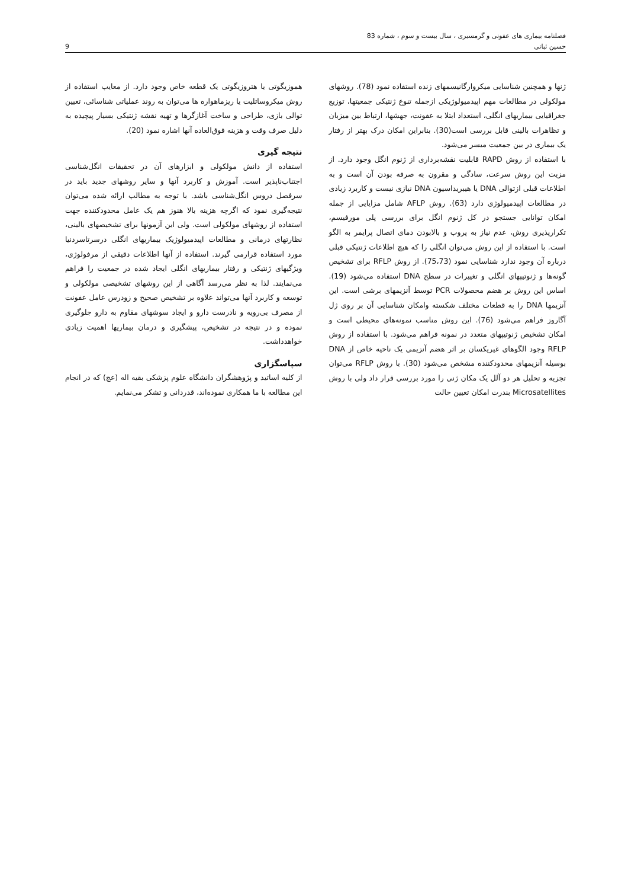فصلنامه بیماری های عفونی و گرمسیری ، سال بیست و سوم ، شماره 83
حسین ثباتی 9
ژنها و همچنین شناسایی میکروارگانیسمهای زنده استفاده نمود (78). روشهای مولکولی در مطالعات مهم اپیدمیولوژیکی ازجمله تنوع ژنتیکی جمعیتها، توزیع جغرافیایی بیماریهای انگلی، استعداد ابتلا به عفونت، جهشها، ارتباط بین میزبان و تظاهرات بالینی قابل بررسی است(30). بنابراین امکان درک بهتر از رفتار یک بیماری در بین جمعیت میسر می‌شود.
با استفاده از روش RAPD قابلیت نقشه‌برداری از ژنوم انگل وجود دارد. از مزیت این روش سرعت، سادگی و مقرون به صرفه بودن آن است و به اطلاعات قبلی ازتوالی DNA یا هیبریداسیون DNA نیازی نیست و کاربرد زیادی در مطالعات اپیدمیولوژی دارد (63). روش AFLP شامل مزایایی از جمله امکان توانایی جستجو در کل ژنوم انگل برای بررسی پلی مورفیسم، تکرارپذیری روش، عدم نیاز به پروب و بالابودن دمای اتصال پرایمر به الگو است. با استفاده از این روش می‌توان انگلی را که هیچ اطلاعات ژنتیکی قبلی درباره آن وجود ندارد شناسایی نمود (75،73). از روش RFLP برای تشخیص گونه‌ها و ژنوتیپهای انگلی و تغییرات در سطح DNA استفاده می‌شود (19). اساس این روش بر هضم محصولات PCR توسط آنزیمهای برشی است. این آنزیمها DNA را به قطعات مختلف شکسته وامکان شناسایی آن بر روی ژل آگاروز فراهم می‌شود (76). این روش مناسب نمونه‌های محیطی است و امکان تشخیص ژنوتیپهای متعدد در نمونه فراهم می‌شود. با استفاده از روش RFLP وجود الگوهای غیریکسان بر اثر هضم آنزیمی یک ناحیه خاص از DNA بوسیله آنزیمهای محدودکننده مشخص می‌شود (30). با روش RFLP می‌توان تجزیه و تحلیل هر دو آلل یک مکان ژنی را مورد بررسی قرار داد ولی با روش Microsatellites بندرت امکان تعیین حالت
هموزیگوتی یا هتروزیگوتی یک قطعه خاص وجود دارد. از معایب استفاده از روش میکروساتلیت یا ریزماهواره ها می‌توان به روند عملیاتی شناسائی، تعیین توالی بازی، طراحی و ساخت آغازگرها و تهیه نقشه ژنتیکی بسیار پیچیده به دلیل صرف وقت و هزینه فوق‌العاده آنها اشاره نمود (20).
نتیجه گیری
استفاده از دانش مولکولی و ابزارهای آن در تحقیقات انگل‌شناسی اجتناب‌ناپذیر است. آموزش و کاربرد آنها و سایر روشهای جدید باید در سرفصل دروس انگل‌شناسی باشد. با توجه به مطالب ارائه شده می‌توان نتیجه‌گیری نمود که اگرچه هزینه بالا هنوز هم یک عامل محدودکننده جهت استفاده از روشهای مولکولی است. ولی این آزمونها برای تشخیصهای بالینی، نظارتهای درمانی و مطالعات اپیدمیولوژیک بیماریهای انگلی درسرتاسردنیا مورد استفاده قرارمی گیرند. استفاده از آنها اطلاعات دقیقی از مرفولوژی، ویژگیهای ژنتیکی و رفتار بیماریهای انگلی ایجاد شده در جمعیت را فراهم می‌نمایند. لذا به نظر می‌رسد آگاهی از این روشهای تشخیصی مولکولی و توسعه و کاربرد آنها می‌تواند علاوه بر تشخیص صحیح و زودرس عامل عفونت از مصرف بی‌رویه و نادرست دارو و ایجاد سوشهای مقاوم به دارو جلوگیری نموده و در نتیجه در تشخیص، پیشگیری و درمان بیماریها اهمیت زیادی خواهدداشت.
سپاسگزاری
از کلیه اساتید و پژوهشگران دانشگاه علوم پزشکی بقیه اله (عج) که در انجام این مطالعه با ما همکاری نموده‌اند، قدردانی و تشکر می‌نمایم.